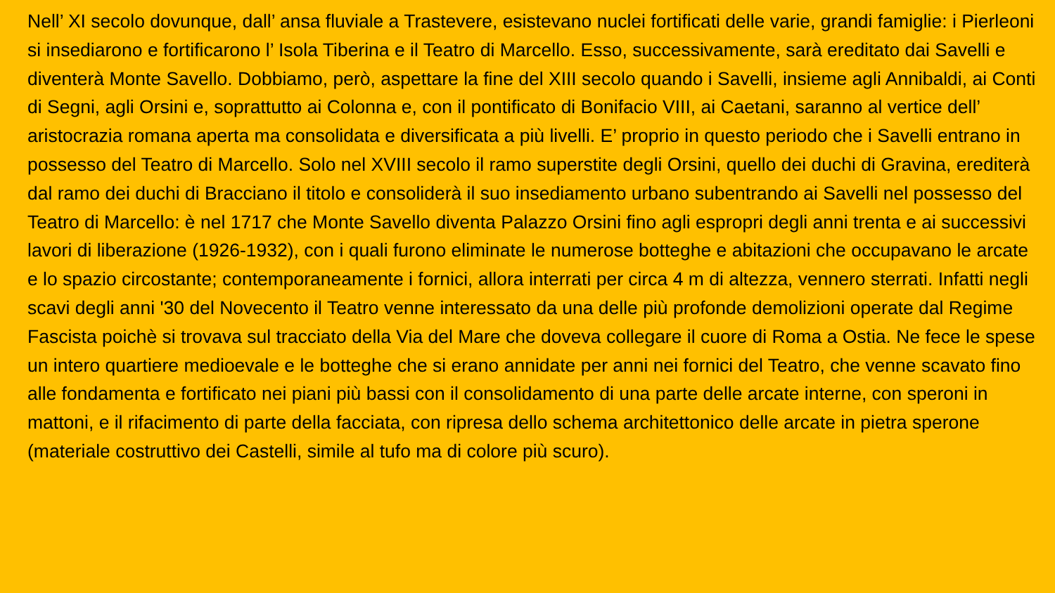Nell’ XI secolo dovunque, dall’ ansa fluviale a Trastevere, esistevano nuclei fortificati delle varie, grandi famiglie: i Pierleoni si insediarono e fortificarono l’ Isola Tiberina e il Teatro di Marcello. Esso, successivamente, sarà ereditato dai Savelli e diventerà Monte Savello. Dobbiamo, però, aspettare la fine del XIII secolo quando i Savelli, insieme agli Annibaldi, ai Conti di Segni, agli Orsini e, soprattutto ai Colonna e, con il pontificato di Bonifacio VIII, ai Caetani, saranno al vertice dell’ aristocrazia romana aperta ma consolidata e diversificata a più livelli. E’ proprio in questo periodo che i Savelli entrano in possesso del Teatro di Marcello. Solo nel XVIII secolo il ramo superstite degli Orsini, quello dei duchi di Gravina, erediterà dal ramo dei duchi di Bracciano il titolo e consoliderà il suo insediamento urbano subentrando ai Savelli nel possesso del Teatro di Marcello: è nel 1717 che Monte Savello diventa Palazzo Orsini fino agli espropri degli anni trenta e ai successivi lavori di liberazione (1926-1932), con i quali furono eliminate le numerose botteghe e abitazioni che occupavano le arcate e lo spazio circostante; contemporaneamente i fornici, allora interrati per circa 4 m di altezza, vennero sterrati. Infatti negli scavi degli anni '30 del Novecento il Teatro venne interessato da una delle più profonde demolizioni operate dal Regime Fascista poichè si trovava sul tracciato della Via del Mare che doveva collegare il cuore di Roma a Ostia. Ne fece le spese un intero quartiere medioevale e le botteghe che si erano annidate per anni nei fornici del Teatro, che venne scavato fino alle fondamenta e fortificato nei piani più bassi con il consolidamento di una parte delle arcate interne, con speroni in mattoni, e il rifacimento di parte della facciata, con ripresa dello schema architettonico delle arcate in pietra sperone (materiale costruttivo dei Castelli, simile al tufo ma di colore più scuro).